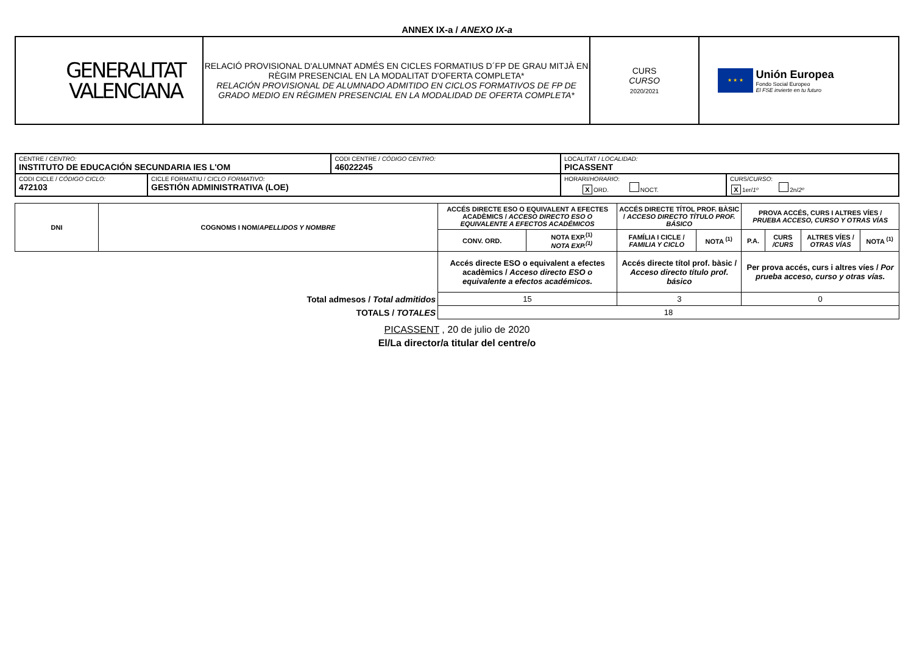ANNEX IX-a / ANEXO IX-a
| GENERALITAT VALENCIANA | RELACIÓ PROVISIONAL D'ALUMNAT ADMÉS EN CICLES FORMATIUS D´FP DE GRAU MITJÀ EN RÈGIM PRESENCIAL EN LA MODALITAT D'OFERTA COMPLETA* RELACIÓN PROVISIONAL DE ALUMNADO ADMITIDO EN CICLOS FORMATIVOS DE FP DE GRADO MEDIO EN RÉGIMEN PRESENCIAL EN LA MODALIDAD DE OFERTA COMPLETA* | CURS CURSO 2020/2021 | ★ ★ ★ Unión Europea Fondo Social Europeo El FSE invierte en tu futuro |
| CENTRE / CENTRO: INSTITUTO DE EDUCACIÓN SECUNDARIA IES L'OM | | CODI CENTRE / CÓDIGO CENTRO: 46022245 | LOCALITAT / LOCALIDAD: PICASSENT | |
| CODI CICLE / CÓDIGO CICLO: 472103 | CICLE FORMATIU / CICLO FORMATIVO: GESTIÓN ADMINISTRATIVA (LOE) | | HORARI/ HORARIO : X ORD. NOCT. | CURS/ CURSO : X 1er/ 1º 2n/ 2º |
| DNI | COGNOMS I NOM/ APELLIDOS Y NOMBRE | ACCÉS DIRECTE ESO O EQUIVALENT A EFECTES ACADÈMICS / ACCESO DIRECTO ESO O EQUIVALENTE A EFECTOS ACADÉMICOS | | ACCÉS DIRECTE TÍTOL PROF. BÀSIC / ACCESO DIRECTO TÍTULO PROF. BÁSICO | | PROVA ACCÉS, CURS I ALTRES VÍES / PRUEBA ACCESO, CURSO Y OTRAS VÍAS | | | |
| --- | --- | --- | --- | --- | --- | --- | --- | --- | --- |
| | | CONV. ORD. | NOTA EXP.<sup>(1)</sup> NOTA EXP.<sup>(1)</sup> | FAMÍLIA I CICLE / FAMILIA Y CICLO | NOTA <sup>(1)</sup> | P.A. | CURS /CURS | ALTRES VÍES / OTRAS VÍAS | NOTA <sup>(1)</sup> |
| | | Accés directe ESO o equivalent a efectes acadèmics / Acceso directo ESO o equivalente a efectos académicos. | | Accés directe títol prof. bàsic / Acceso directo título prof. básico | | Per prova accés, curs i altres víes / Por prueba acceso, curso y otras vías. | | | |
| Total admesos / Total admitidos | | 15 | | 3 | | 0 | | | |
| TOTALS / TOTALES | | 18 | | | | | | | |
PICASSENT , 20 de julio de 2020
El/La director/a titular del centre/o